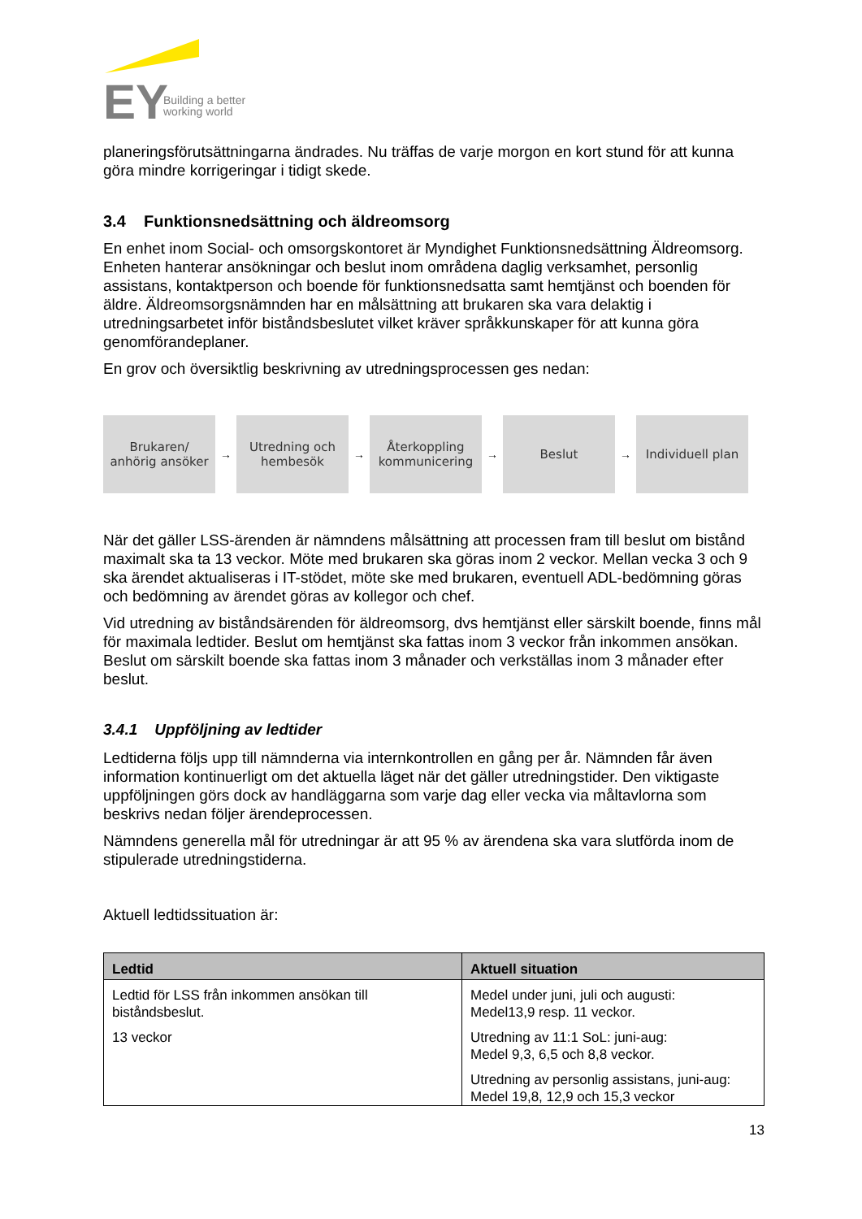EY
Building a better
working world
planeringsförutsättningarna ändrades. Nu träffas de varje morgon en kort stund för att kunna göra mindre korrigeringar i tidigt skede.
3.4 Funktionsnedsättning och äldreomsorg
En enhet inom Social- och omsorgskontoret är Myndighet Funktionsnedsättning Äldreomsorg. Enheten hanterar ansökningar och beslut inom områdena daglig verksamhet, personlig assistans, kontaktperson och boende för funktionsnedsatta samt hemtjänst och boenden för äldre. Äldreomsorgsnämnden har en målsättning att brukaren ska vara delaktig i utredningsarbetet inför biståndsbeslutet vilket kräver språkkunskaper för att kunna göra genomförandeplaner.
En grov och översiktlig beskrivning av utredningsprocessen ges nedan:
Brukaren/
anhörig ansöker
→
Utredning och
hembesök
→
Återkoppling
kommunicering
→
Beslut
→
Individuell plan
När det gäller LSS-ärenden är nämndens målsättning att processen fram till beslut om bistånd maximalt ska ta 13 veckor. Möte med brukaren ska göras inom 2 veckor. Mellan vecka 3 och 9 ska ärendet aktualiseras i IT-stödet, möte ske med brukaren, eventuell ADL-bedömning göras och bedömning av ärendet göras av kollegor och chef.
Vid utredning av biståndsärenden för äldreomsorg, dvs hemtjänst eller särskilt boende, finns mål för maximala ledtider. Beslut om hemtjänst ska fattas inom 3 veckor från inkommen ansökan. Beslut om särskilt boende ska fattas inom 3 månader och verkställas inom 3 månader efter beslut.
3.4.1 Uppföljning av ledtider
Ledtiderna följs upp till nämnderna via internkontrollen en gång per år. Nämnden får även information kontinuerligt om det aktuella läget när det gäller utredningstider. Den viktigaste uppföljningen görs dock av handläggarna som varje dag eller vecka via måltavlorna som beskrivs nedan följer ärendeprocessen.
Nämndens generella mål för utredningar är att 95 % av ärendena ska vara slutförda inom de stipulerade utredningstiderna.
Aktuell ledtidssituation är:
| Ledtid | Aktuell situation |
| --- | --- |
| Ledtid för LSS från inkommen ansökan till biståndsbeslut. 13 veckor | Medel under juni, juli och augusti: Medel13,9 resp. 11 veckor. Utredning av 11:1 SoL: juni-aug: Medel 9,3, 6,5 och 8,8 veckor. Utredning av personlig assistans, juni-aug: Medel 19,8, 12,9 och 15,3 veckor |
13